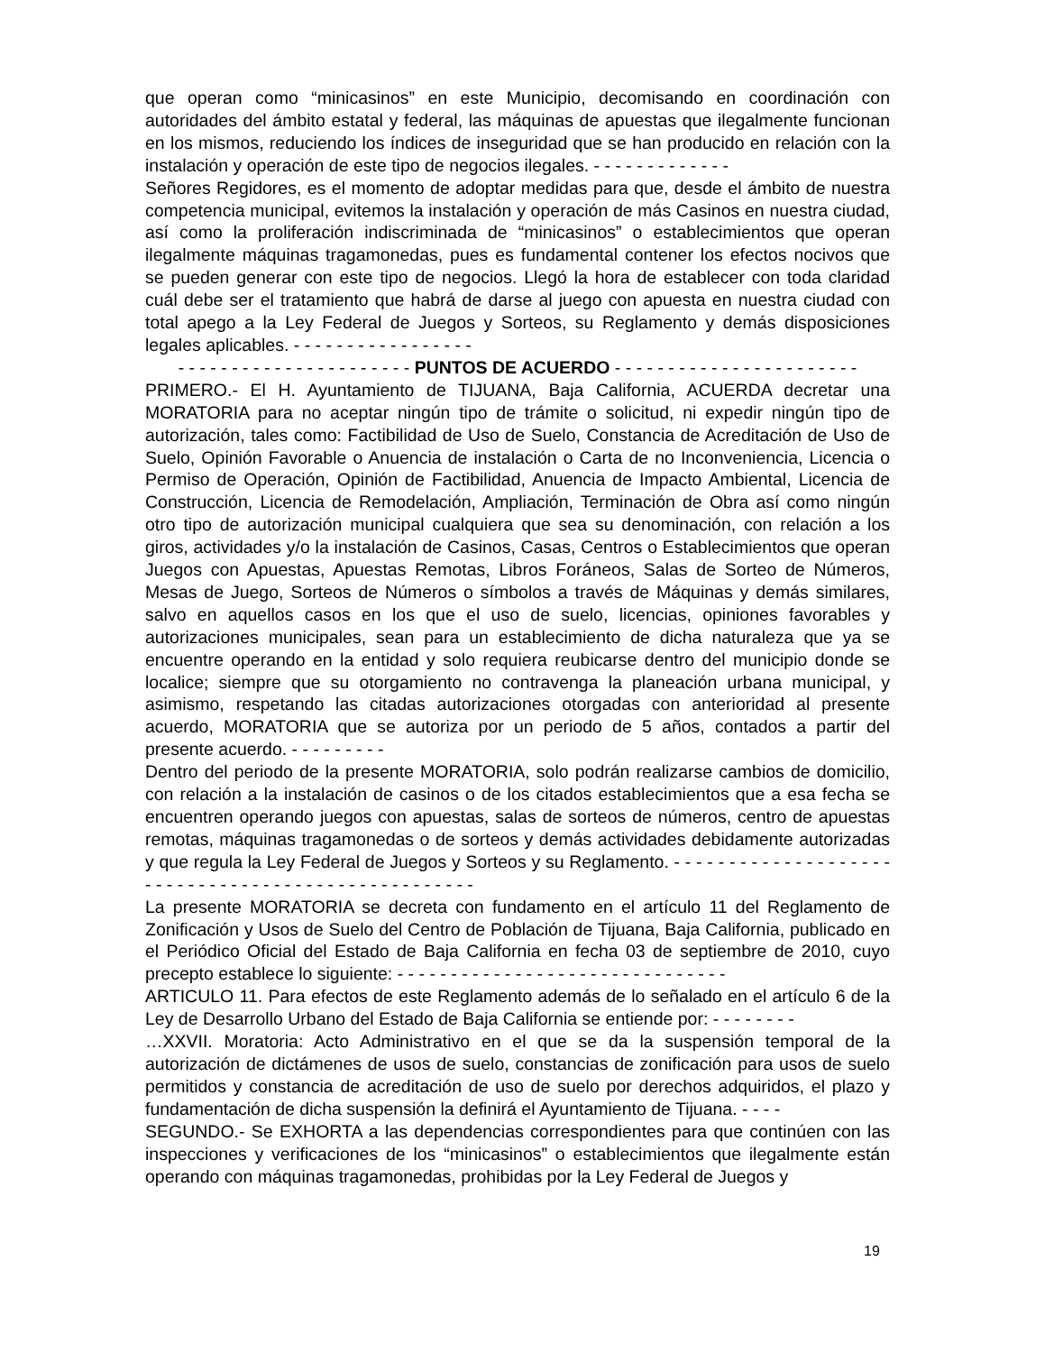que operan como “minicasinos” en este Municipio, decomisando en coordinación con autoridades del ámbito estatal y federal, las máquinas de apuestas que ilegalmente funcionan en los mismos, reduciendo los índices de inseguridad que se han producido en relación con la instalación y operación de este tipo de negocios ilegales. - - - - - - - - - - - - -
Señores Regidores, es el momento de adoptar medidas para que, desde el ámbito de nuestra competencia municipal, evitemos la instalación y operación de más Casinos en nuestra ciudad, así como la proliferación indiscriminada de “minicasinos” o establecimientos que operan ilegalmente máquinas tragamonedas, pues es fundamental contener los efectos nocivos que se pueden generar con este tipo de negocios. Llegó la hora de establecer con toda claridad cuál debe ser el tratamiento que habrá de darse al juego con apuesta en nuestra ciudad con total apego a la Ley Federal de Juegos y Sorteos, su Reglamento y demás disposiciones legales aplicables. - - - - - - - - - - - - - - - - -
- - - - - - - - - - - - - - - - - - - - - - PUNTOS DE ACUERDO - - - - - - - - - - - - - - - - - - - - - - -
PRIMERO.- El H. Ayuntamiento de TIJUANA, Baja California, ACUERDA decretar una MORATORIA para no aceptar ningún tipo de trámite o solicitud, ni expedir ningún tipo de autorización, tales como: Factibilidad de Uso de Suelo, Constancia de Acreditación de Uso de Suelo, Opinión Favorable o Anuencia de instalación o Carta de no Inconveniencia, Licencia o Permiso de Operación, Opinión de Factibilidad, Anuencia de Impacto Ambiental, Licencia de Construcción, Licencia de Remodelación, Ampliación, Terminación de Obra así como ningún otro tipo de autorización municipal cualquiera que sea su denominación, con relación a los giros, actividades y/o la instalación de Casinos, Casas, Centros o Establecimientos que operan Juegos con Apuestas, Apuestas Remotas, Libros Foráneos, Salas de Sorteo de Números, Mesas de Juego, Sorteos de Números o símbolos a través de Máquinas y demás similares, salvo en aquellos casos en los que el uso de suelo, licencias, opiniones favorables y autorizaciones municipales, sean para un establecimiento de dicha naturaleza que ya se encuentre operando en la entidad y solo requiera reubicarse dentro del municipio donde se localice; siempre que su otorgamiento no contravenga la planeación urbana municipal, y asimismo, respetando las citadas autorizaciones otorgadas con anterioridad al presente acuerdo, MORATORIA que se autoriza por un periodo de 5 años, contados a partir del presente acuerdo. - - - - - - - - -
Dentro del periodo de la presente MORATORIA, solo podrán realizarse cambios de domicilio, con relación a la instalación de casinos o de los citados establecimientos que a esa fecha se encuentren operando juegos con apuestas, salas de sorteos de números, centro de apuestas remotas, máquinas tragamonedas o de sorteos y demás actividades debidamente autorizadas y que regula la Ley Federal de Juegos y Sorteos y su Reglamento. - - - - - - - - - - - - - - - - - - - - - - - - - - - - - - - - - - - - - - - - - - - - - - - - - - -
La presente MORATORIA se decreta con fundamento en el artículo 11 del Reglamento de Zonificación y Usos de Suelo del Centro de Población de Tijuana, Baja California, publicado en el Periódico Oficial del Estado de Baja California en fecha 03 de septiembre de 2010, cuyo precepto establece lo siguiente: - - - - - - - - - - - - - - - - - - - - - - - - - - - - - - -
ARTICULO 11. Para efectos de este Reglamento además de lo señalado en el artículo 6 de la Ley de Desarrollo Urbano del Estado de Baja California se entiende por: - - - - - - - -
…XXVII. Moratoria: Acto Administrativo en el que se da la suspensión temporal de la autorización de dictámenes de usos de suelo, constancias de zonificación para usos de suelo permitidos y constancia de acreditación de uso de suelo por derechos adquiridos, el plazo y fundamentación de dicha suspensión la definirá el Ayuntamiento de Tijuana. - - - -
SEGUNDO.- Se EXHORTA a las dependencias correspondientes para que continúen con las inspecciones y verificaciones de los “minicasinos” o establecimientos que ilegalmente están operando con máquinas tragamonedas, prohibidas por la Ley Federal de Juegos y
19